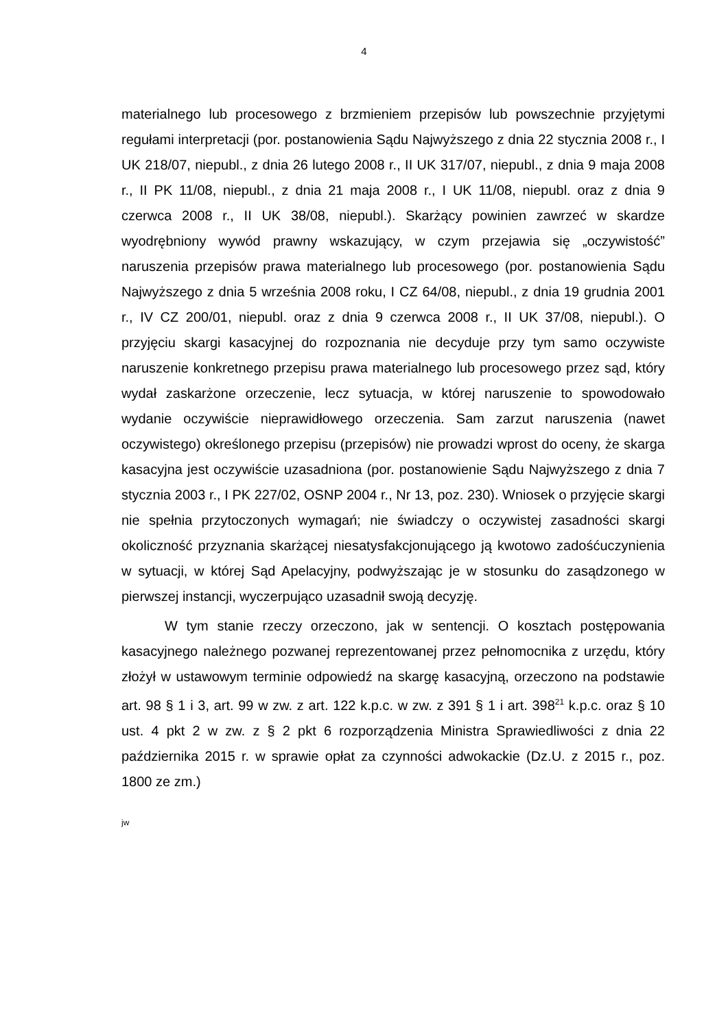4
materialnego lub procesowego z brzmieniem przepisów lub powszechnie przyjętymi regułami interpretacji (por. postanowienia Sądu Najwyższego z dnia 22 stycznia 2008 r., I UK 218/07, niepubl., z dnia 26 lutego 2008 r., II UK 317/07, niepubl., z dnia 9 maja 2008 r., II PK 11/08, niepubl., z dnia 21 maja 2008 r., I UK 11/08, niepubl. oraz z dnia 9 czerwca 2008 r., II UK 38/08, niepubl.). Skarżący powinien zawrzeć w skardze wyodrębniony wywód prawny wskazujący, w czym przejawia się „oczywistość” naruszenia przepisów prawa materialnego lub procesowego (por. postanowienia Sądu Najwyższego z dnia 5 września 2008 roku, I CZ 64/08, niepubl., z dnia 19 grudnia 2001 r., IV CZ 200/01, niepubl. oraz z dnia 9 czerwca 2008 r., II UK 37/08, niepubl.). O przyjęciu skargi kasacyjnej do rozpoznania nie decyduje przy tym samo oczywiste naruszenie konkretnego przepisu prawa materialnego lub procesowego przez sąd, który wydał zaskarżone orzeczenie, lecz sytuacja, w której naruszenie to spowodowało wydanie oczywiście nieprawidłowego orzeczenia. Sam zarzut naruszenia (nawet oczywistego) określonego przepisu (przepisów) nie prowadzi wprost do oceny, że skarga kasacyjna jest oczywiście uzasadniona (por. postanowienie Sądu Najwyższego z dnia 7 stycznia 2003 r., I PK 227/02, OSNP 2004 r., Nr 13, poz. 230). Wniosek o przyjęcie skargi nie spełnia przytoczonych wymagań; nie świadczy o oczywistej zasadności skargi okoliczność przyznania skarżącej niesatysfakcjonującego ją kwotowo zadośćuczynienia w sytuacji, w której Sąd Apelacyjny, podwyższając je w stosunku do zasądzonego w pierwszej instancji, wyczerpująco uzasadnił swoją decyzję.
W tym stanie rzeczy orzeczono, jak w sentencji. O kosztach postępowania kasacyjnego należnego pozwanej reprezentowanej przez pełnomocnika z urzędu, który złożył w ustawowym terminie odpowiedź na skargę kasacyjną, orzeczono na podstawie art. 98 § 1 i 3, art. 99 w zw. z art. 122 k.p.c. w zw. z 391 § 1 i art. 398<sup>21</sup> k.p.c. oraz § 10 ust. 4 pkt 2 w zw. z § 2 pkt 6 rozporządzenia Ministra Sprawiedliwości z dnia 22 października 2015 r. w sprawie opłat za czynności adwokackie (Dz.U. z 2015 r., poz. 1800 ze zm.)
jw